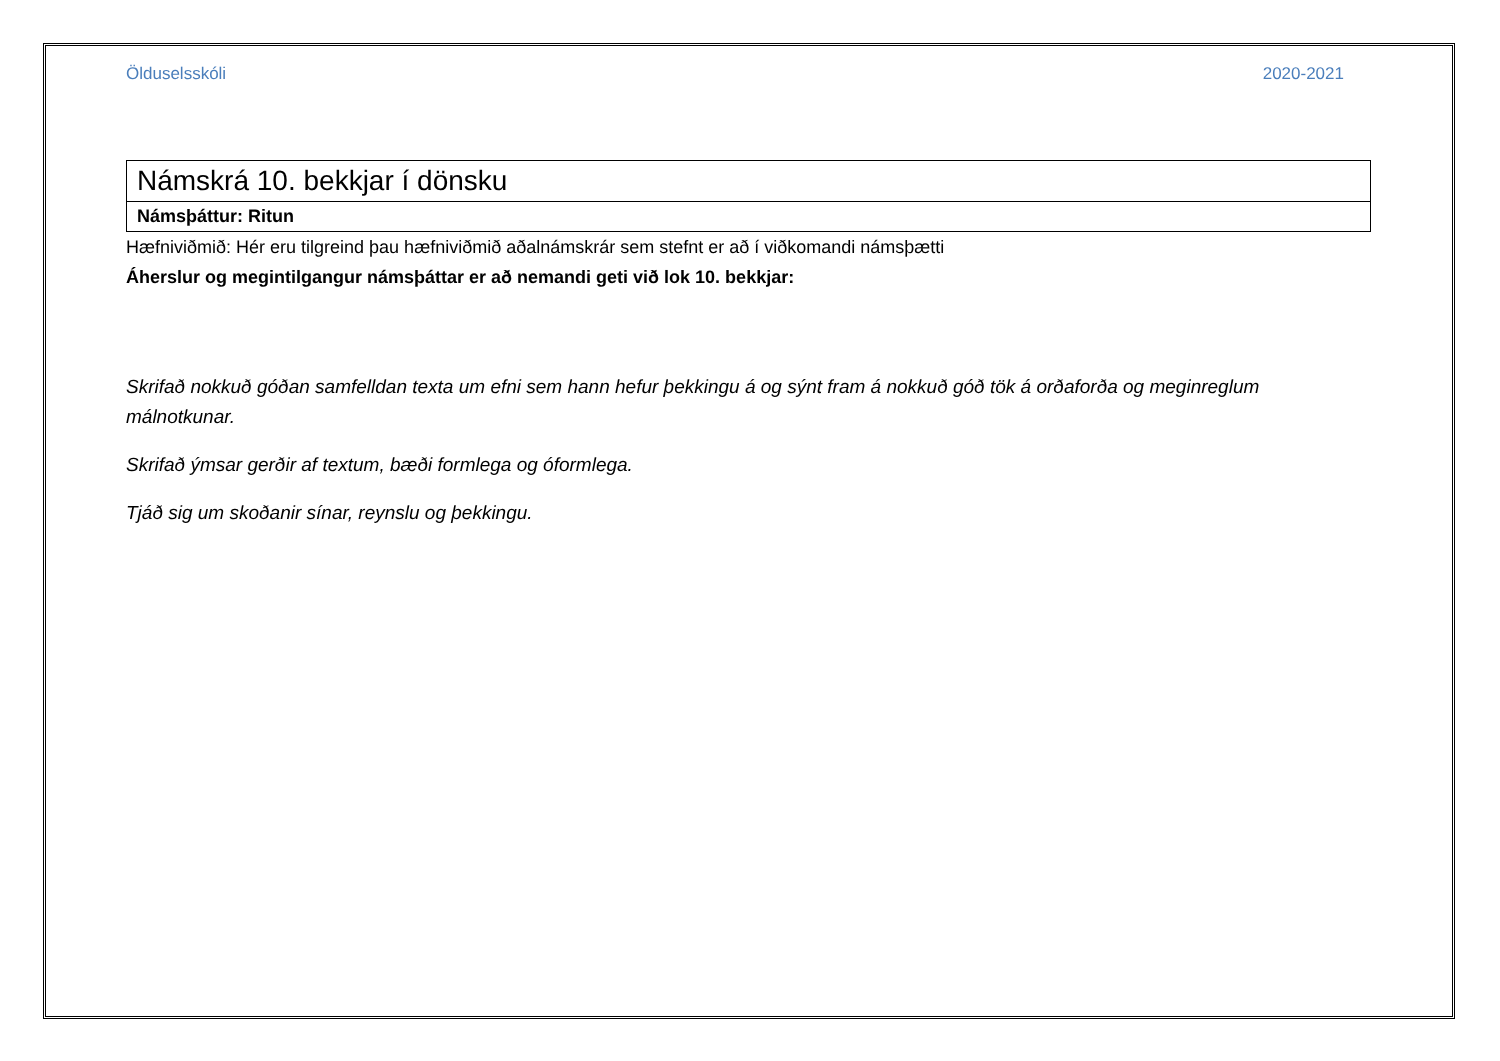Ölduselsskóli 2020-2021
| Námskrá 10. bekkjar í dönsku |
| Námsþáttur: Ritun |
Hæfniviðmið: Hér eru tilgreind þau hæfniviðmið aðalnámskrár sem stefnt er að í viðkomandi námsþætti
Áherslur og megintilgangur námsþáttar er að nemandi geti við lok 10. bekkjar:
Skrifað nokkuð góðan samfelldan texta um efni sem hann hefur þekkingu á og sýnt fram á nokkuð góð tök á orðaforða og meginreglum málnotkunar.
Skrifað ýmsar gerðir af textum, bæði formlega og óformlega.
Tjáð sig um skoðanir sínar, reynslu og þekkingu.